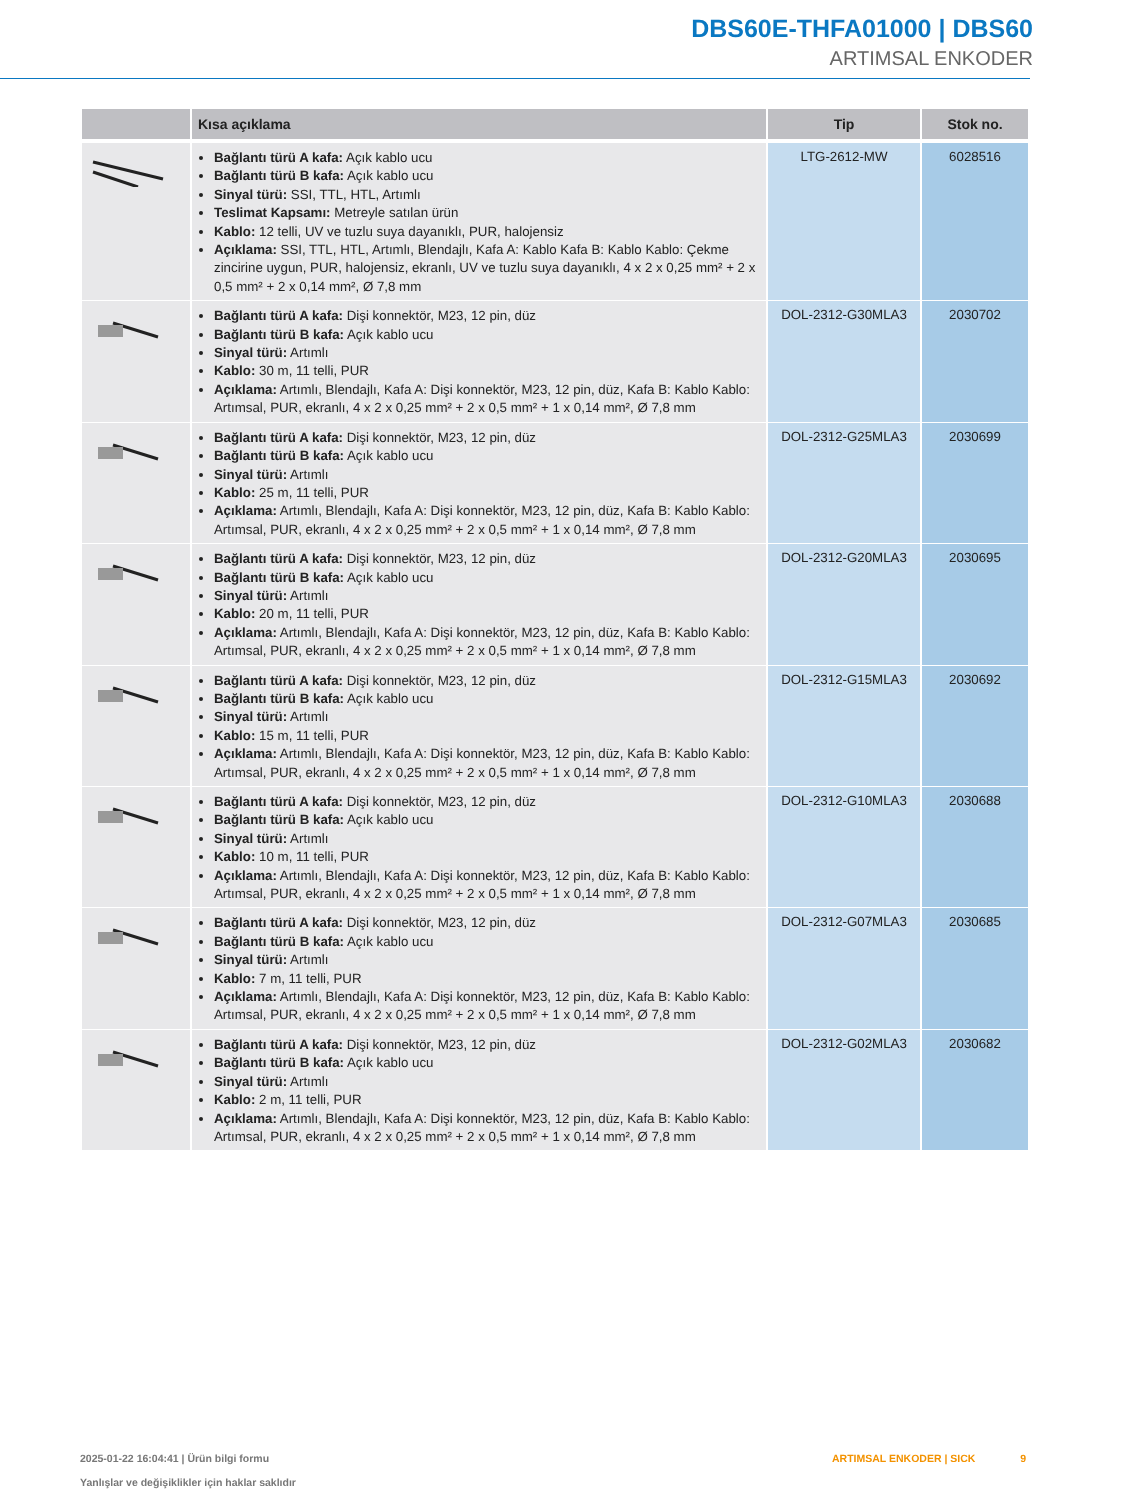DBS60E-THFA01000 | DBS60
ARTIMSAL ENKODER
| | Kısa açıklama | Tip | Stok no. |
| --- | --- | --- | --- |
| | Bağlantı türü A kafa: Açık kablo ucu Bağlantı türü B kafa: Açık kablo ucu Sinyal türü: SSI, TTL, HTL, Artımlı Teslimat Kapsamı: Metreyle satılan ürün Kablo: 12 telli, UV ve tuzlu suya dayanıklı, PUR, halojensiz Açıklama: SSI, TTL, HTL, Artımlı, Blendajlı, Kafa A: Kablo Kafa B: Kablo Kablo: Çekme zincirine uygun, PUR, halojensiz, ekranlı, UV ve tuzlu suya dayanıklı, 4 x 2 x 0,25 mm² + 2 x 0,5 mm² + 2 x 0,14 mm², Ø 7,8 mm | LTG-2612-MW | 6028516 |
| | Bağlantı türü A kafa: Dişi konnektör, M23, 12 pin, düz Bağlantı türü B kafa: Açık kablo ucu Sinyal türü: Artımlı Kablo: 30 m, 11 telli, PUR Açıklama: Artımlı, Blendajlı, Kafa A: Dişi konnektör, M23, 12 pin, düz, Kafa B: Kablo Kablo: Artımsal, PUR, ekranlı, 4 x 2 x 0,25 mm² + 2 x 0,5 mm² + 1 x 0,14 mm², Ø 7,8 mm | DOL-2312-G30MLA3 | 2030702 |
| | Bağlantı türü A kafa: Dişi konnektör, M23, 12 pin, düz Bağlantı türü B kafa: Açık kablo ucu Sinyal türü: Artımlı Kablo: 25 m, 11 telli, PUR Açıklama: Artımlı, Blendajlı, Kafa A: Dişi konnektör, M23, 12 pin, düz, Kafa B: Kablo Kablo: Artımsal, PUR, ekranlı, 4 x 2 x 0,25 mm² + 2 x 0,5 mm² + 1 x 0,14 mm², Ø 7,8 mm | DOL-2312-G25MLA3 | 2030699 |
| | Bağlantı türü A kafa: Dişi konnektör, M23, 12 pin, düz Bağlantı türü B kafa: Açık kablo ucu Sinyal türü: Artımlı Kablo: 20 m, 11 telli, PUR Açıklama: Artımlı, Blendajlı, Kafa A: Dişi konnektör, M23, 12 pin, düz, Kafa B: Kablo Kablo: Artımsal, PUR, ekranlı, 4 x 2 x 0,25 mm² + 2 x 0,5 mm² + 1 x 0,14 mm², Ø 7,8 mm | DOL-2312-G20MLA3 | 2030695 |
| | Bağlantı türü A kafa: Dişi konnektör, M23, 12 pin, düz Bağlantı türü B kafa: Açık kablo ucu Sinyal türü: Artımlı Kablo: 15 m, 11 telli, PUR Açıklama: Artımlı, Blendajlı, Kafa A: Dişi konnektör, M23, 12 pin, düz, Kafa B: Kablo Kablo: Artımsal, PUR, ekranlı, 4 x 2 x 0,25 mm² + 2 x 0,5 mm² + 1 x 0,14 mm², Ø 7,8 mm | DOL-2312-G15MLA3 | 2030692 |
| | Bağlantı türü A kafa: Dişi konnektör, M23, 12 pin, düz Bağlantı türü B kafa: Açık kablo ucu Sinyal türü: Artımlı Kablo: 10 m, 11 telli, PUR Açıklama: Artımlı, Blendajlı, Kafa A: Dişi konnektör, M23, 12 pin, düz, Kafa B: Kablo Kablo: Artımsal, PUR, ekranlı, 4 x 2 x 0,25 mm² + 2 x 0,5 mm² + 1 x 0,14 mm², Ø 7,8 mm | DOL-2312-G10MLA3 | 2030688 |
| | Bağlantı türü A kafa: Dişi konnektör, M23, 12 pin, düz Bağlantı türü B kafa: Açık kablo ucu Sinyal türü: Artımlı Kablo: 7 m, 11 telli, PUR Açıklama: Artımlı, Blendajlı, Kafa A: Dişi konnektör, M23, 12 pin, düz, Kafa B: Kablo Kablo: Artımsal, PUR, ekranlı, 4 x 2 x 0,25 mm² + 2 x 0,5 mm² + 1 x 0,14 mm², Ø 7,8 mm | DOL-2312-G07MLA3 | 2030685 |
| | Bağlantı türü A kafa: Dişi konnektör, M23, 12 pin, düz Bağlantı türü B kafa: Açık kablo ucu Sinyal türü: Artımlı Kablo: 2 m, 11 telli, PUR Açıklama: Artımlı, Blendajlı, Kafa A: Dişi konnektör, M23, 12 pin, düz, Kafa B: Kablo Kablo: Artımsal, PUR, ekranlı, 4 x 2 x 0,25 mm² + 2 x 0,5 mm² + 1 x 0,14 mm², Ø 7,8 mm | DOL-2312-G02MLA3 | 2030682 |
2025-01-22 16:04:41 | Ürün bilgi formu
Yanlışlar ve değişiklikler için haklar saklıdır
ARTIMSAL ENKODER | SICK 9